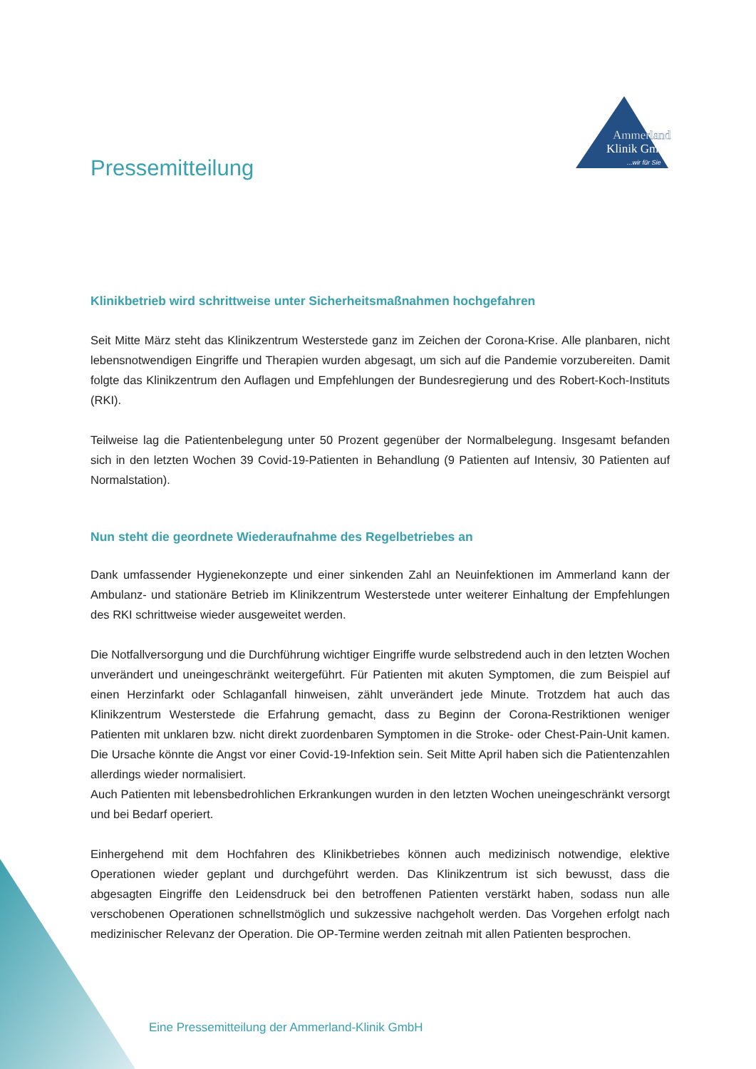Ammerland
Klinik GmbH
...wir für Sie
Pressemitteilung
Klinikbetrieb wird schrittweise unter Sicherheitsmaßnahmen hochgefahren
Seit Mitte März steht das Klinikzentrum Westerstede ganz im Zeichen der Corona-Krise. Alle planbaren, nicht lebensnotwendigen Eingriffe und Therapien wurden abgesagt, um sich auf die Pandemie vorzubereiten. Damit folgte das Klinikzentrum den Auflagen und Empfehlungen der Bundesregierung und des Robert-Koch-Instituts (RKI).
Teilweise lag die Patientenbelegung unter 50 Prozent gegenüber der Normalbelegung. Insgesamt befanden sich in den letzten Wochen 39 Covid-19-Patienten in Behandlung (9 Patienten auf Intensiv, 30 Patienten auf Normalstation).
Nun steht die geordnete Wiederaufnahme des Regelbetriebes an
Dank umfassender Hygienekonzepte und einer sinkenden Zahl an Neuinfektionen im Ammerland kann der Ambulanz- und stationäre Betrieb im Klinikzentrum Westerstede unter weiterer Einhaltung der Empfehlungen des RKI schrittweise wieder ausgeweitet werden.
Die Notfallversorgung und die Durchführung wichtiger Eingriffe wurde selbstredend auch in den letzten Wochen unverändert und uneingeschränkt weitergeführt. Für Patienten mit akuten Symptomen, die zum Beispiel auf einen Herzinfarkt oder Schlaganfall hinweisen, zählt unverändert jede Minute. Trotzdem hat auch das Klinikzentrum Westerstede die Erfahrung gemacht, dass zu Beginn der Corona-Restriktionen weniger Patienten mit unklaren bzw. nicht direkt zuordenbaren Symptomen in die Stroke- oder Chest-Pain-Unit kamen. Die Ursache könnte die Angst vor einer Covid-19-Infektion sein. Seit Mitte April haben sich die Patientenzahlen allerdings wieder normalisiert.
Auch Patienten mit lebensbedrohlichen Erkrankungen wurden in den letzten Wochen uneingeschränkt versorgt und bei Bedarf operiert.
Einhergehend mit dem Hochfahren des Klinikbetriebes können auch medizinisch notwendige, elektive Operationen wieder geplant und durchgeführt werden. Das Klinikzentrum ist sich bewusst, dass die abgesagten Eingriffe den Leidensdruck bei den betroffenen Patienten verstärkt haben, sodass nun alle verschobenen Operationen schnellstmöglich und sukzessive nachgeholt werden. Das Vorgehen erfolgt nach medizinischer Relevanz der Operation. Die OP-Termine werden zeitnah mit allen Patienten besprochen.
Eine Pressemitteilung der Ammerland-Klinik GmbH